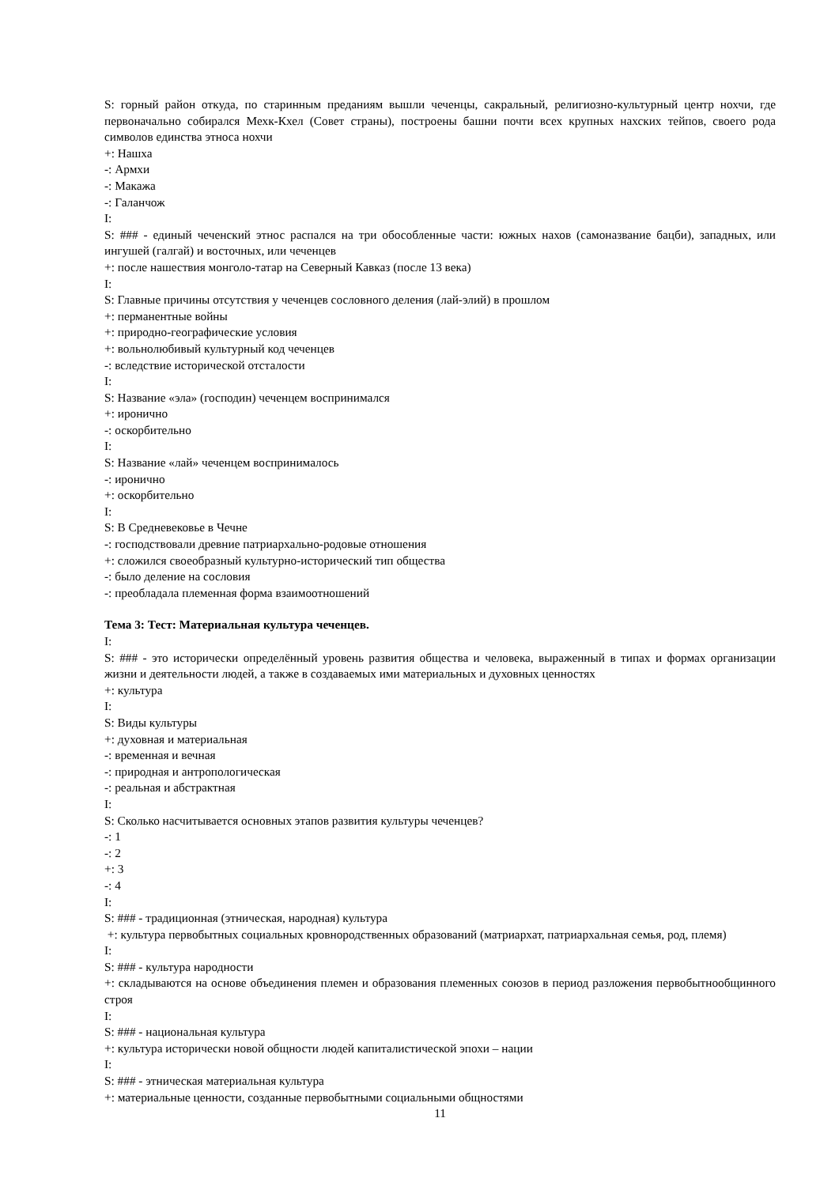S: горный район откуда, по старинным преданиям вышли чеченцы, сакральный, религиозно-культурный центр нохчи, где первоначально собирался Мехк-Кхел (Совет страны), построены башни почти всех крупных нахских тейпов, своего рода символов единства этноса нохчи
+: Нашха
-: Армхи
-: Макажа
-: Галанчож
I:
S: ### - единый чеченский этнос распался на три обособленные части: южных нахов (самоназвание бацби), западных, или ингушей (галгай) и восточных, или чеченцев
+: после нашествия монголо-татар на Северный Кавказ (после 13 века)
I:
S: Главные причины отсутствия у чеченцев сословного деления (лай-элий) в прошлом
+: перманентные войны
+: природно-географические условия
+: вольнолюбивый культурный код чеченцев
-: вследствие исторической отсталости
I:
S: Название «эла» (господин) чеченцем воспринимался
+: иронично
-: оскорбительно
I:
S: Название «лай» чеченцем воспринималось
-: иронично
+: оскорбительно
I:
S: В Средневековье в Чечне
-: господствовали древние патриархально-родовые отношения
+: сложился своеобразный культурно-исторический тип общества
-: было деление на сословия
-: преобладала племенная форма взаимоотношений
Тема 3: Тест: Материальная культура чеченцев.
I:
S: ### - это исторически определённый уровень развития общества и человека, выраженный в типах и формах организации жизни и деятельности людей, а также в создаваемых ими материальных и духовных ценностях
+: культура
I:
S: Виды культуры
+: духовная и материальная
-: временная и вечная
-: природная и антропологическая
-: реальная и абстрактная
I:
S: Сколько насчитывается основных этапов развития культуры чеченцев?
-: 1
-: 2
+: 3
-: 4
I:
S: ### - традиционная (этническая, народная) культура
+: культура первобытных социальных кровнородственных образований (матриархат, патриархальная семья, род, племя)
I:
S: ### - культура народности
+: складываются на основе объединения племен и образования племенных союзов в период разложения первобытнообщинного строя
I:
S: ### - национальная культура
+: культура исторически новой общности людей капиталистической эпохи – нации
I:
S: ### - этническая материальная культура
+: материальные ценности, созданные первобытными социальными общностями
11